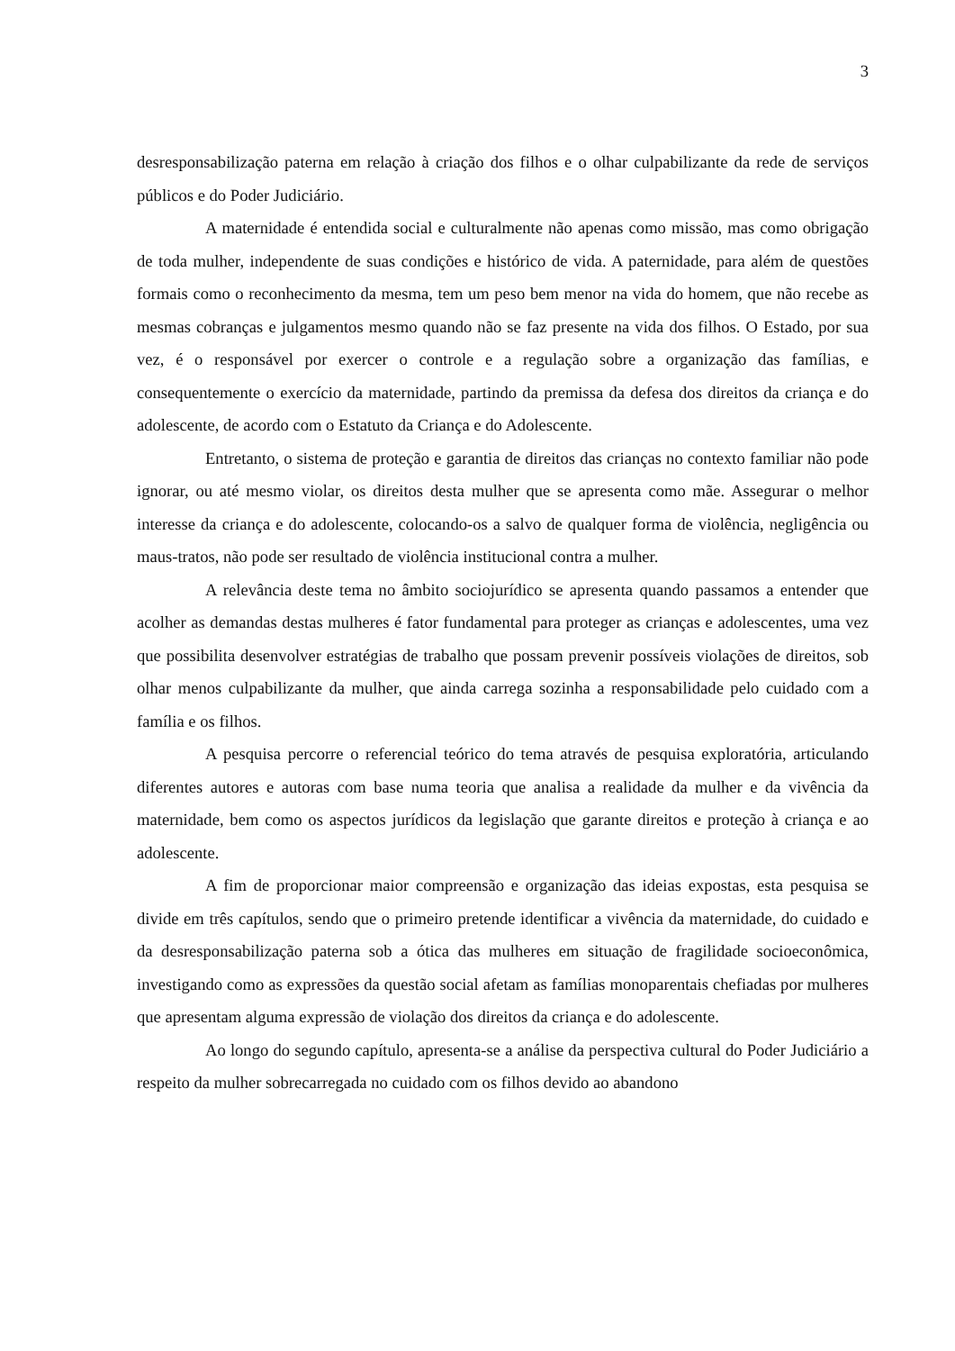3
desresponsabilização paterna em relação à criação dos filhos e o olhar culpabilizante da rede de serviços públicos e do Poder Judiciário.
A maternidade é entendida social e culturalmente não apenas como missão, mas como obrigação de toda mulher, independente de suas condições e histórico de vida. A paternidade, para além de questões formais como o reconhecimento da mesma, tem um peso bem menor na vida do homem, que não recebe as mesmas cobranças e julgamentos mesmo quando não se faz presente na vida dos filhos. O Estado, por sua vez, é o responsável por exercer o controle e a regulação sobre a organização das famílias, e consequentemente o exercício da maternidade, partindo da premissa da defesa dos direitos da criança e do adolescente, de acordo com o Estatuto da Criança e do Adolescente.
Entretanto, o sistema de proteção e garantia de direitos das crianças no contexto familiar não pode ignorar, ou até mesmo violar, os direitos desta mulher que se apresenta como mãe. Assegurar o melhor interesse da criança e do adolescente, colocando-os a salvo de qualquer forma de violência, negligência ou maus-tratos, não pode ser resultado de violência institucional contra a mulher.
A relevância deste tema no âmbito sociojurídico se apresenta quando passamos a entender que acolher as demandas destas mulheres é fator fundamental para proteger as crianças e adolescentes, uma vez que possibilita desenvolver estratégias de trabalho que possam prevenir possíveis violações de direitos, sob olhar menos culpabilizante da mulher, que ainda carrega sozinha a responsabilidade pelo cuidado com a família e os filhos.
A pesquisa percorre o referencial teórico do tema através de pesquisa exploratória, articulando diferentes autores e autoras com base numa teoria que analisa a realidade da mulher e da vivência da maternidade, bem como os aspectos jurídicos da legislação que garante direitos e proteção à criança e ao adolescente.
A fim de proporcionar maior compreensão e organização das ideias expostas, esta pesquisa se divide em três capítulos, sendo que o primeiro pretende identificar a vivência da maternidade, do cuidado e da desresponsabilização paterna sob a ótica das mulheres em situação de fragilidade socioeconômica, investigando como as expressões da questão social afetam as famílias monoparentais chefiadas por mulheres que apresentam alguma expressão de violação dos direitos da criança e do adolescente.
Ao longo do segundo capítulo, apresenta-se a análise da perspectiva cultural do Poder Judiciário a respeito da mulher sobrecarregada no cuidado com os filhos devido ao abandono